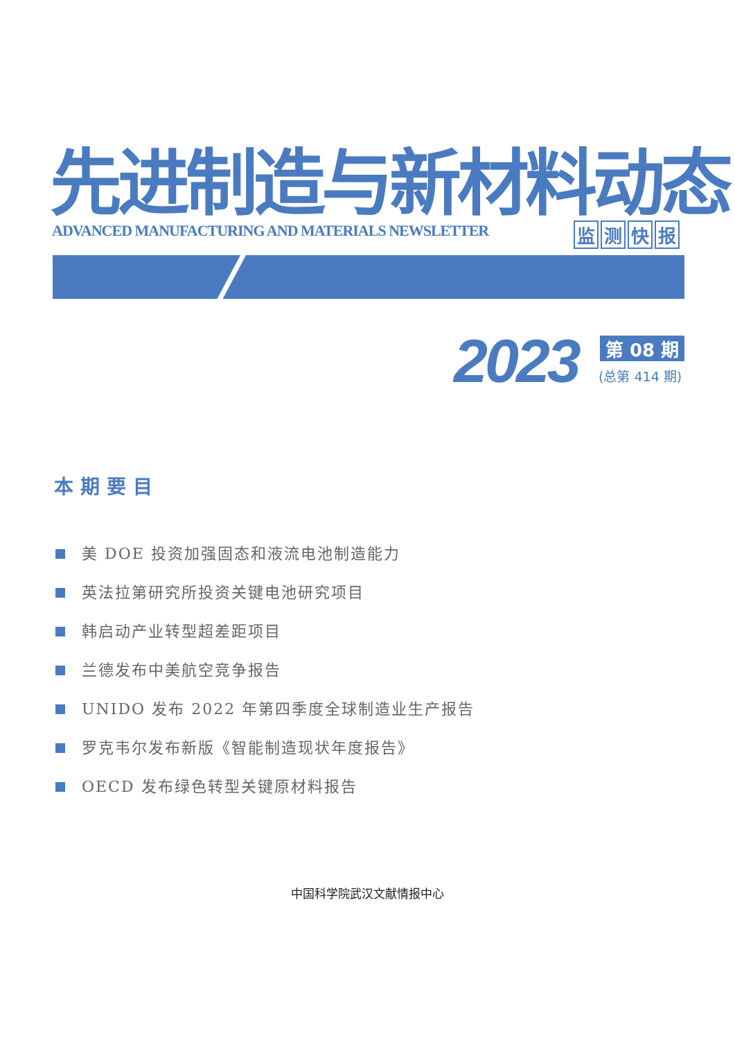先进制造与新材料动态
ADVANCED MANUFACTURING AND MATERIALS NEWSLETTER
监测快报
2023 第 08 期
(总第 414 期)
本期要目
美 DOE 投资加强固态和液流电池制造能力
英法拉第研究所投资关键电池研究项目
韩启动产业转型超差距项目
兰德发布中美航空竞争报告
UNIDO 发布 2022 年第四季度全球制造业生产报告
罗克韦尔发布新版《智能制造现状年度报告》
OECD 发布绿色转型关键原材料报告
中国科学院武汉文献情报中心